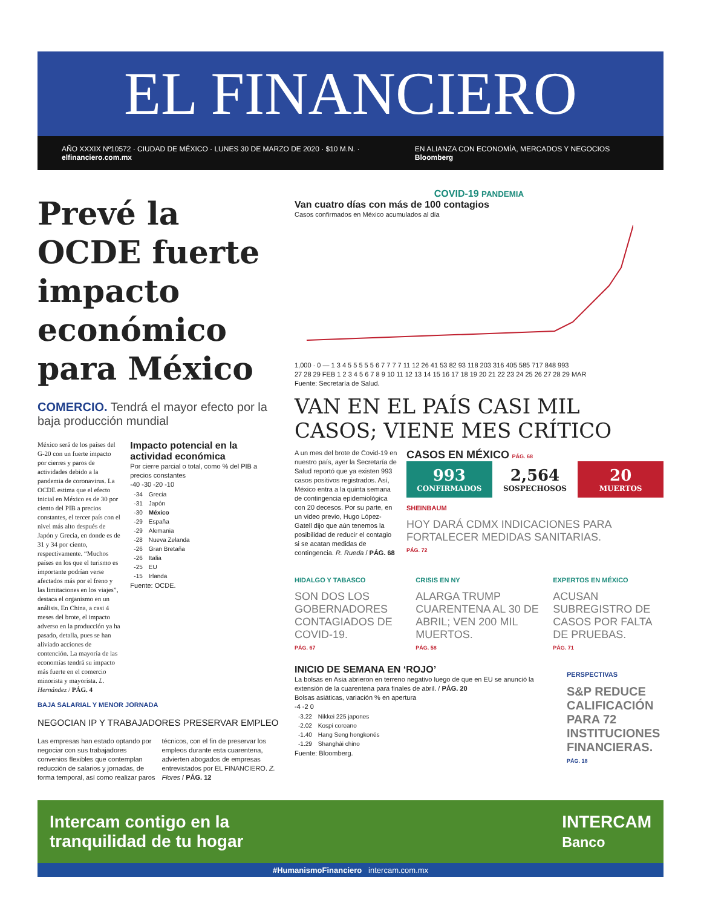EL FINANCIERO
AÑO XXXIX Nº10572 · CIUDAD DE MÉXICO · LUNES 30 DE MARZO DE 2020 · $10 M.N. · elfinanciero.com.mx EN ALIANZA CON ECONOMÍA, MERCADOS Y NEGOCIOS Bloomberg
Prevé la OCDE fuerte impacto económico para México
COMERCIO. Tendrá el mayor efecto por la baja producción mundial
México será de los países del G-20 con un fuerte impacto por cierres y paros de actividades debido a la pandemia de coronavirus. La OCDE estima que el efecto inicial en México es de 30 por ciento del PIB a precios constantes, el tercer país con el nivel más alto después de Japón y Grecia, en donde es de 31 y 34 por ciento, respectivamente. “Muchos países en los que el turismo es importante podrían verse afectados más por el freno y las limitaciones en los viajes”, destaca el organismo en un análisis. En China, a casi 4 meses del brote, el impacto adverso en la producción ya ha pasado, detalla, pues se han aliviado acciones de contención. La mayoría de las economías tendrá su impacto más fuerte en el comercio minorista y mayorista. L. Hernández / PÁG. 4
Impacto potencial en la actividad económica
Por cierre parcial o total, como % del PIB a precios constantes
-40 -30 -20 -10
| -34 | Grecia |
| -31 | Japón |
| -30 | México |
| -29 | España |
| -29 | Alemania |
| -28 | Nueva Zelanda |
| -26 | Gran Bretaña |
| -26 | Italia |
| -25 | EU |
| -15 | Irlanda |
Fuente: OCDE.
BAJA SALARIAL Y MENOR JORNADA
NEGOCIAN IP Y TRABAJADORES PRESERVAR EMPLEO
Las empresas han estado optando por negociar con sus trabajadores convenios flexibles que contemplan reducción de salarios y jornadas, de forma temporal, así como realizar paros técnicos, con el fin de preservar los empleos durante esta cuarentena, advierten abogados de empresas entrevistados por EL FINANCIERO. Z. Flores / PÁG. 12
COVID-19 PANDEMIA
Van cuatro días con más de 100 contagios
Casos confirmados en México acumulados al día
1,000 · 0 — 1 3 4 5 5 5 5 5 6 7 7 7 7 11 12 26 41 53 82 93 118 203 316 405 585 717 848 993
27 28 29 FEB 1 2 3 4 5 6 7 8 9 10 11 12 13 14 15 16 17 18 19 20 21 22 23 24 25 26 27 28 29 MAR
Fuente: Secretaría de Salud.
VAN EN EL PAÍS CASI MIL CASOS; VIENE MES CRÍTICO
A un mes del brote de Covid-19 en nuestro país, ayer la Secretaría de Salud reportó que ya existen 993 casos positivos registrados. Así, México entra a la quinta semana de contingencia epidemiológica con 20 decesos. Por su parte, en un video previo, Hugo López-Gatell dijo que aún tenemos la posibilidad de reducir el contagio si se acatan medidas de contingencia. R. Rueda / PÁG. 68
CASOS EN MÉXICO PÁG. 68
993
CONFIRMADOS
2,564
SOSPECHOSOS
20
MUERTOS
SHEINBAUM
HOY DARÁ CDMX INDICACIONES PARA FORTALECER MEDIDAS SANITARIAS.
PÁG. 72
HIDALGO Y TABASCO
SON DOS LOS GOBERNADORES CONTAGIADOS DE COVID-19.
PÁG. 67
CRISIS EN NY
ALARGA TRUMP CUARENTENA AL 30 DE ABRIL; VEN 200 MIL MUERTOS.
PÁG. 58
EXPERTOS EN MÉXICO
ACUSAN SUBREGISTRO DE CASOS POR FALTA DE PRUEBAS.
PÁG. 71
INICIO DE SEMANA EN ‘ROJO’
La bolsas en Asia abrieron en terreno negativo luego de que en EU se anunció la extensión de la cuarentena para finales de abril. / PÁG. 20
Bolsas asiáticas, variación % en apertura
-4 -2 0
| -3.22 | Nikkei 225 japones |
| -2.02 | Kospi coreano |
| -1.40 | Hang Seng hongkonés |
| -1.29 | Shanghái chino |
Fuente: Bloomberg.
PERSPECTIVAS
S&P REDUCE CALIFICACIÓN PARA 72 INSTITUCIONES FINANCIERAS.
PÁG. 18
Intercam contigo en la
tranquilidad de tu hogar INTERCAM
Banco
#HumanismoFinanciero intercam.com.mx